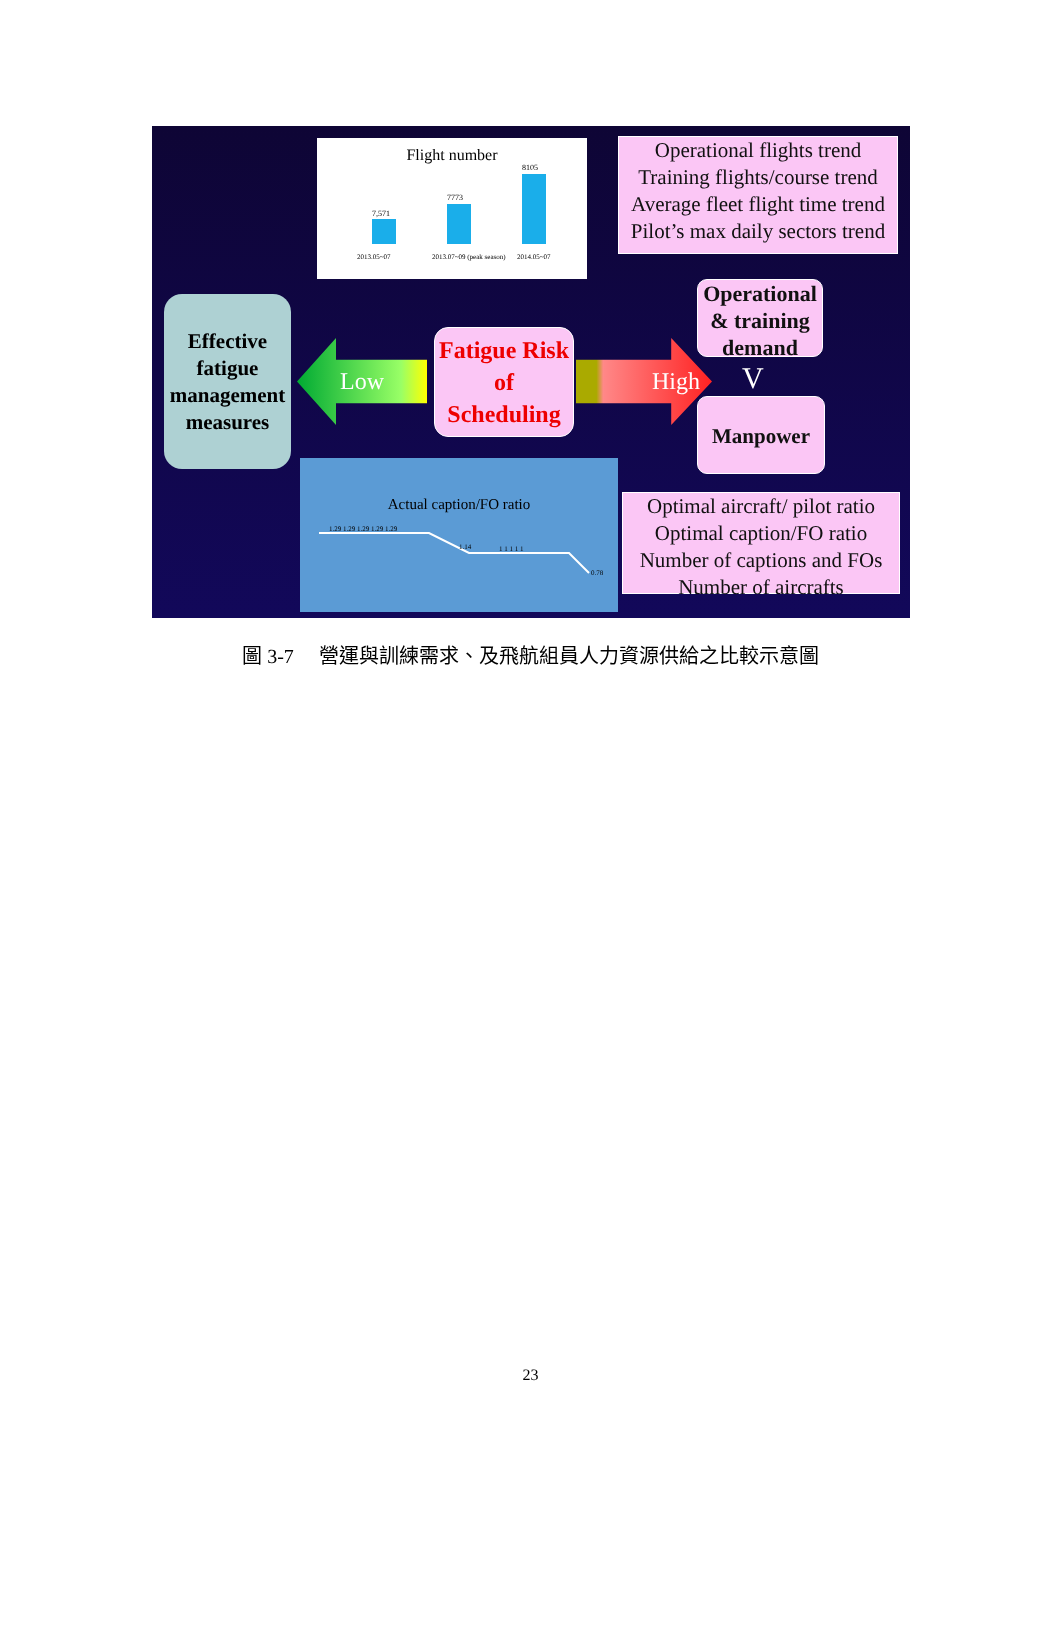Flight number
7,571
7773
8105
2013.05~07
2013.07~09 (peak season)
2014.05~07
Operational flights trend
Training flights/course trend
Average fleet flight time trend
Pilot’s max daily sectors trend
Operational & training demand
Effective fatigue management measures
Low
Fatigue Risk of Scheduling
High
V
Manpower
Actual caption/FO ratio
1.29 1.29 1.29 1.29 1.29
1.14
1 1 1 1 1
0.78
Optimal aircraft/ pilot ratio
Optimal caption/FO ratio
Number of captions and FOs
Number of aircrafts
圖 3-7　 營運與訓練需求、及飛航組員人力資源供給之比較示意圖
23